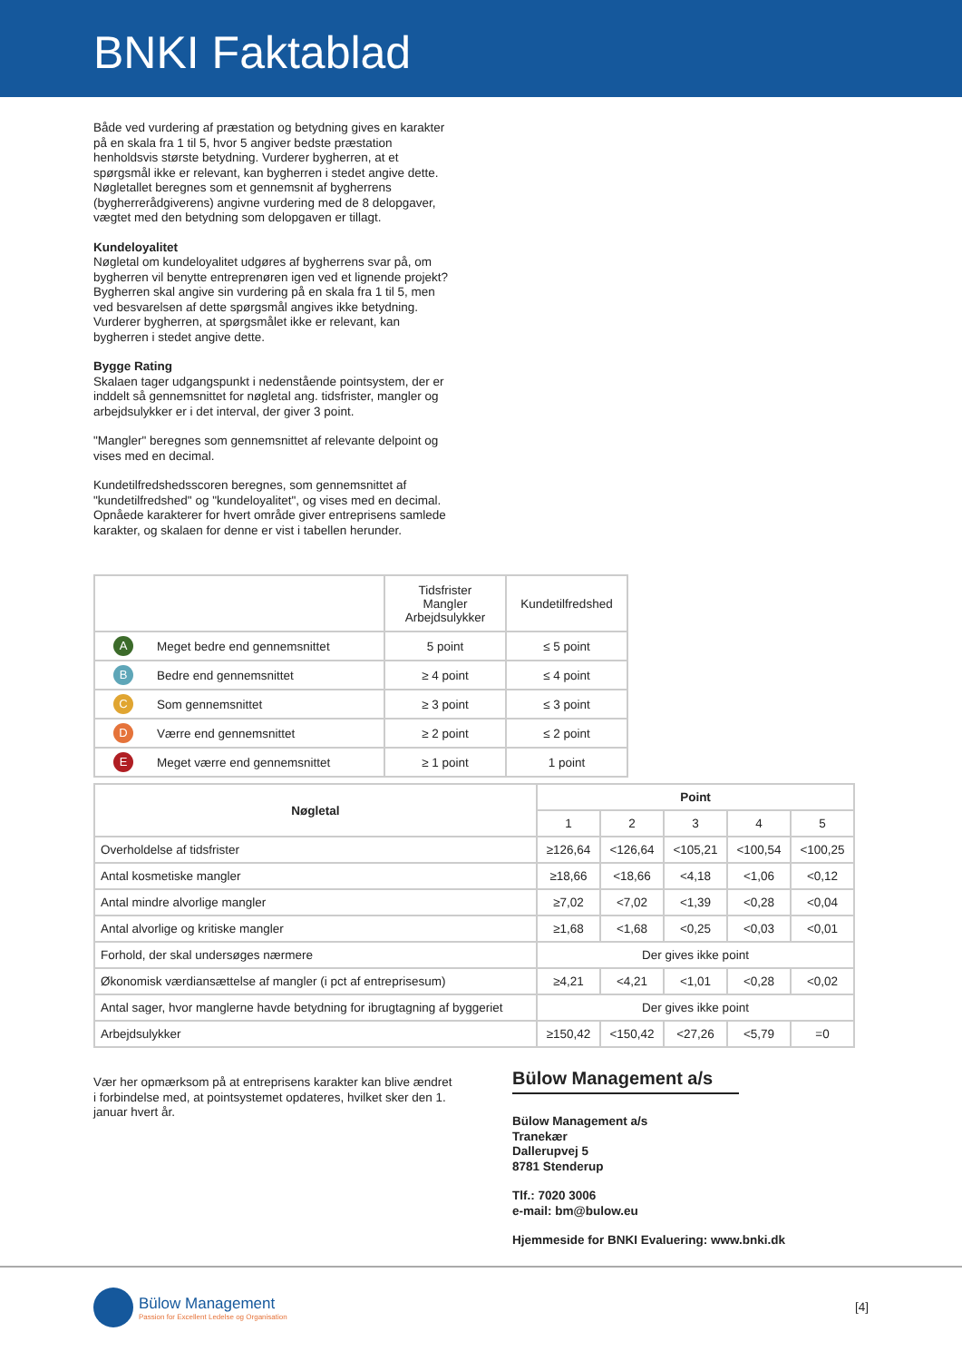BNKI Faktablad
Både ved vurdering af præstation og betydning gives en karakter på en skala fra 1 til 5, hvor 5 angiver bedste præstation henholdsvis største betydning. Vurderer bygherren, at et spørgsmål ikke er relevant, kan bygherren i stedet angive dette. Nøgletallet beregnes som et gennemsnit af bygherrens (bygherrerådgiverens) angivne vurdering med de 8 delopgaver, vægtet med den betydning som delopgaven er tillagt.
Kundeloyalitet
Nøgletal om kundeloyalitet udgøres af bygherrens svar på, om bygherren vil benytte entreprenøren igen ved et lignende projekt? Bygherren skal angive sin vurdering på en skala fra 1 til 5, men ved besvarelsen af dette spørgsmål angives ikke betydning. Vurderer bygherren, at spørgsmålet ikke er relevant, kan bygherren i stedet angive dette.
Bygge Rating
Skalaen tager udgangspunkt i nedenstående pointsystem, der er inddelt så gennemsnittet for nøgletal ang. tidsfrister, mangler og arbejdsulykker er i det interval, der giver 3 point.
"Mangler" beregnes som gennemsnittet af relevante delpoint og vises med en decimal.
Kundetilfredshedsscoren beregnes, som gennemsnittet af "kundetilfredshed" og "kundeloyalitet", og vises med en decimal. Opnåede karakterer for hvert område giver entreprisens samlede karakter, og skalaen for denne er vist i tabellen herunder.
| | | Tidsfrister Mangler Arbejdsulykker | Kundetilfredshed |
| A | Meget bedre end gennemsnittet | 5 point | ≤ 5 point |
| B | Bedre end gennemsnittet | ≥ 4 point | ≤ 4 point |
| C | Som gennemsnittet | ≥ 3 point | ≤ 3 point |
| D | Værre end gennemsnittet | ≥ 2 point | ≤ 2 point |
| E | Meget værre end gennemsnittet | ≥ 1 point | 1 point |
| Nøgletal | Point | | | | |
| --- | --- | --- | --- | --- | --- |
| | 1 | 2 | 3 | 4 | 5 |
| Overholdelse af tidsfrister | ≥126,64 | <126,64 | <105,21 | <100,54 | <100,25 |
| Antal kosmetiske mangler | ≥18,66 | <18,66 | <4,18 | <1,06 | <0,12 |
| Antal mindre alvorlige mangler | ≥7,02 | <7,02 | <1,39 | <0,28 | <0,04 |
| Antal alvorlige og kritiske mangler | ≥1,68 | <1,68 | <0,25 | <0,03 | <0,01 |
| Forhold, der skal undersøges nærmere | Der gives ikke point | | | | |
| Økonomisk værdiansættelse af mangler (i pct af entreprisesum) | ≥4,21 | <4,21 | <1,01 | <0,28 | <0,02 |
| Antal sager, hvor manglerne havde betydning for ibrugtagning af byggeriet | Der gives ikke point | | | | |
| Arbejdsulykker | ≥150,42 | <150,42 | <27,26 | <5,79 | =0 |
Vær her opmærksom på at entreprisens karakter kan blive ændret i forbindelse med, at pointsystemet opdateres, hvilket sker den 1. januar hvert år.
Bülow Management a/s
Bülow Management a/s
Tranekær
Dallerupvej 5
8781 Stenderup
Tlf.: 7020 3006
e-mail: bm@bulow.eu
Hjemmeside for BNKI Evaluering: www.bnki.dk
Bülow Management
Passion for Excellent Ledelse og Organisation
[4]